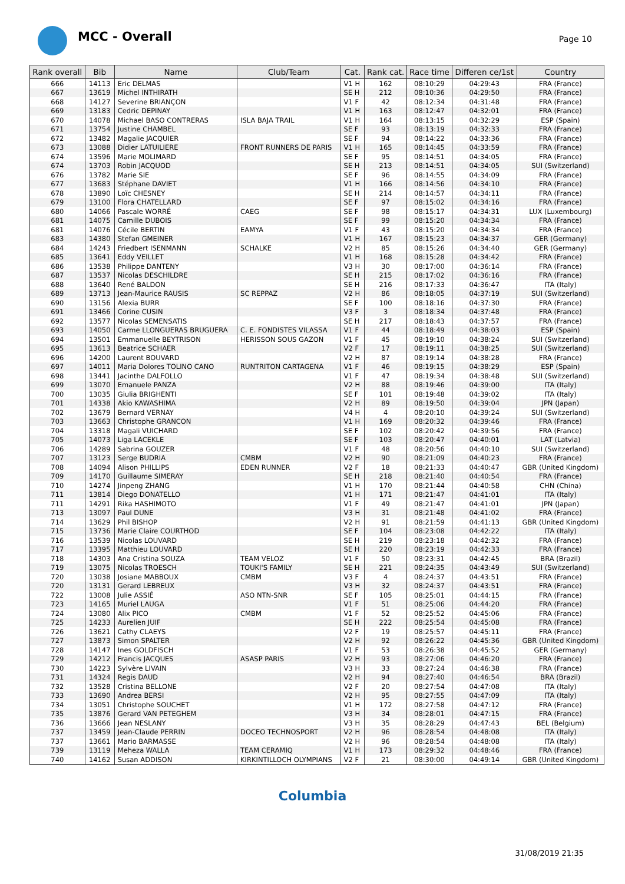MCC - Overall Page 10
| Rank overall | Bib | Name | Club/Team | Cat. | Rank cat. | Race time | Differen ce/1st | Country |
| --- | --- | --- | --- | --- | --- | --- | --- | --- |
| 666 | 14113 | Eric DELMAS | | V1 H | 162 | 08:10:29 | 04:29:43 | FRA (France) |
| 667 | 13619 | Michel INTHIRATH | | SE H | 212 | 08:10:36 | 04:29:50 | FRA (France) |
| 668 | 14127 | Severine BRIANÇON | | V1 F | 42 | 08:12:34 | 04:31:48 | FRA (France) |
| 669 | 13183 | Cedric DEPINAY | | V1 H | 163 | 08:12:47 | 04:32:01 | FRA (France) |
| 670 | 14078 | Michael BASO CONTRERAS | ISLA BAJA TRAIL | V1 H | 164 | 08:13:15 | 04:32:29 | ESP (Spain) |
| 671 | 13754 | Justine CHAMBEL | | SE F | 93 | 08:13:19 | 04:32:33 | FRA (France) |
| 672 | 13482 | Magalie JACQUIER | | SE F | 94 | 08:14:22 | 04:33:36 | FRA (France) |
| 673 | 13088 | Didier LATUILIERE | FRONT RUNNERS DE PARIS | V1 H | 165 | 08:14:45 | 04:33:59 | FRA (France) |
| 674 | 13596 | Marie MOLIMARD | | SE F | 95 | 08:14:51 | 04:34:05 | FRA (France) |
| 674 | 13703 | Robin JACQUOD | | SE H | 213 | 08:14:51 | 04:34:05 | SUI (Switzerland) |
| 676 | 13782 | Marie SIE | | SE F | 96 | 08:14:55 | 04:34:09 | FRA (France) |
| 677 | 13683 | Stéphane DAVIET | | V1 H | 166 | 08:14:56 | 04:34:10 | FRA (France) |
| 678 | 13890 | Loïc CHESNEY | | SE H | 214 | 08:14:57 | 04:34:11 | FRA (France) |
| 679 | 13100 | Flora CHATELLARD | | SE F | 97 | 08:15:02 | 04:34:16 | FRA (France) |
| 680 | 14066 | Pascale WORRÉ | CAEG | SE F | 98 | 08:15:17 | 04:34:31 | LUX (Luxembourg) |
| 681 | 14075 | Camille DUBOIS | | SE F | 99 | 08:15:20 | 04:34:34 | FRA (France) |
| 681 | 14076 | Cécile BERTIN | EAMYA | V1 F | 43 | 08:15:20 | 04:34:34 | FRA (France) |
| 683 | 14380 | Stefan GMEINER | | V1 H | 167 | 08:15:23 | 04:34:37 | GER (Germany) |
| 684 | 14243 | Friedbert ISENMANN | SCHALKE | V2 H | 85 | 08:15:26 | 04:34:40 | GER (Germany) |
| 685 | 13641 | Eddy VEILLET | | V1 H | 168 | 08:15:28 | 04:34:42 | FRA (France) |
| 686 | 13538 | Philippe DANTENY | | V3 H | 30 | 08:17:00 | 04:36:14 | FRA (France) |
| 687 | 13537 | Nicolas DESCHILDRE | | SE H | 215 | 08:17:02 | 04:36:16 | FRA (France) |
| 688 | 13640 | René BALDON | | SE H | 216 | 08:17:33 | 04:36:47 | ITA (Italy) |
| 689 | 13713 | Jean-Maurice RAUSIS | SC REPPAZ | V2 H | 86 | 08:18:05 | 04:37:19 | SUI (Switzerland) |
| 690 | 13156 | Alexia BURR | | SE F | 100 | 08:18:16 | 04:37:30 | FRA (France) |
| 691 | 13466 | Corine CUSIN | | V3 F | 3 | 08:18:34 | 04:37:48 | FRA (France) |
| 692 | 13577 | Nicolas SEMENSATIS | | SE H | 217 | 08:18:43 | 04:37:57 | FRA (France) |
| 693 | 14050 | Carme LLONGUERAS BRUGUERA | C. E. FONDISTES VILASSA | V1 F | 44 | 08:18:49 | 04:38:03 | ESP (Spain) |
| 694 | 13501 | Emmanuelle BEYTRISON | HERISSON SOUS GAZON | V1 F | 45 | 08:19:10 | 04:38:24 | SUI (Switzerland) |
| 695 | 13613 | Beatrice SCHAER | | V2 F | 17 | 08:19:11 | 04:38:25 | SUI (Switzerland) |
| 696 | 14200 | Laurent BOUVARD | | V2 H | 87 | 08:19:14 | 04:38:28 | FRA (France) |
| 697 | 14011 | Maria Dolores TOLINO CANO | RUNTRITON CARTAGENA | V1 F | 46 | 08:19:15 | 04:38:29 | ESP (Spain) |
| 698 | 13441 | Jacinthe DALFOLLO | | V1 F | 47 | 08:19:34 | 04:38:48 | SUI (Switzerland) |
| 699 | 13070 | Emanuele PANZA | | V2 H | 88 | 08:19:46 | 04:39:00 | ITA (Italy) |
| 700 | 13035 | Giulia BRIGHENTI | | SE F | 101 | 08:19:48 | 04:39:02 | ITA (Italy) |
| 701 | 14338 | Akio KAWASHIMA | | V2 H | 89 | 08:19:50 | 04:39:04 | JPN (Japan) |
| 702 | 13679 | Bernard VERNAY | | V4 H | 4 | 08:20:10 | 04:39:24 | SUI (Switzerland) |
| 703 | 13663 | Christophe GRANCON | | V1 H | 169 | 08:20:32 | 04:39:46 | FRA (France) |
| 704 | 13318 | Magali VUICHARD | | SE F | 102 | 08:20:42 | 04:39:56 | FRA (France) |
| 705 | 14073 | Liga LACEKLE | | SE F | 103 | 08:20:47 | 04:40:01 | LAT (Latvia) |
| 706 | 14289 | Sabrina GOUZER | | V1 F | 48 | 08:20:56 | 04:40:10 | SUI (Switzerland) |
| 707 | 13123 | Serge BUDRIA | CMBM | V2 H | 90 | 08:21:09 | 04:40:23 | FRA (France) |
| 708 | 14094 | Alison PHILLIPS | EDEN RUNNER | V2 F | 18 | 08:21:33 | 04:40:47 | GBR (United Kingdom) |
| 709 | 14170 | Guillaume SIMERAY | | SE H | 218 | 08:21:40 | 04:40:54 | FRA (France) |
| 710 | 14274 | Jinpeng ZHANG | | V1 H | 170 | 08:21:44 | 04:40:58 | CHN (China) |
| 711 | 13814 | Diego DONATELLO | | V1 H | 171 | 08:21:47 | 04:41:01 | ITA (Italy) |
| 711 | 14291 | Rika HASHIMOTO | | V1 F | 49 | 08:21:47 | 04:41:01 | JPN (Japan) |
| 713 | 13097 | Paul DUNE | | V3 H | 31 | 08:21:48 | 04:41:02 | FRA (France) |
| 714 | 13629 | Phil BISHOP | | V2 H | 91 | 08:21:59 | 04:41:13 | GBR (United Kingdom) |
| 715 | 13736 | Marie Claire COURTHOD | | SE F | 104 | 08:23:08 | 04:42:22 | ITA (Italy) |
| 716 | 13539 | Nicolas LOUVARD | | SE H | 219 | 08:23:18 | 04:42:32 | FRA (France) |
| 717 | 13395 | Matthieu LOUVARD | | SE H | 220 | 08:23:19 | 04:42:33 | FRA (France) |
| 718 | 14303 | Ana Cristina SOUZA | TEAM VELOZ | V1 F | 50 | 08:23:31 | 04:42:45 | BRA (Brazil) |
| 719 | 13075 | Nicolas TROESCH | TOUKI'S FAMILY | SE H | 221 | 08:24:35 | 04:43:49 | SUI (Switzerland) |
| 720 | 13038 | Josiane MABBOUX | CMBM | V3 F | 4 | 08:24:37 | 04:43:51 | FRA (France) |
| 720 | 13131 | Gerard LEBREUX | | V3 H | 32 | 08:24:37 | 04:43:51 | FRA (France) |
| 722 | 13008 | Julie ASSIÉ | ASO NTN-SNR | SE F | 105 | 08:25:01 | 04:44:15 | FRA (France) |
| 723 | 14165 | Muriel LAUGA | | V1 F | 51 | 08:25:06 | 04:44:20 | FRA (France) |
| 724 | 13080 | Alix PICO | CMBM | V1 F | 52 | 08:25:52 | 04:45:06 | FRA (France) |
| 725 | 14233 | Aurelien JUIF | | SE H | 222 | 08:25:54 | 04:45:08 | FRA (France) |
| 726 | 13621 | Cathy CLAEYS | | V2 F | 19 | 08:25:57 | 04:45:11 | FRA (France) |
| 727 | 13873 | Simon SPALTER | | V2 H | 92 | 08:26:22 | 04:45:36 | GBR (United Kingdom) |
| 728 | 14147 | Ines GOLDFISCH | | V1 F | 53 | 08:26:38 | 04:45:52 | GER (Germany) |
| 729 | 14212 | Francis JACQUES | ASASP PARIS | V2 H | 93 | 08:27:06 | 04:46:20 | FRA (France) |
| 730 | 14223 | Sylvère LIVAIN | | V3 H | 33 | 08:27:24 | 04:46:38 | FRA (France) |
| 731 | 14324 | Regis DAUD | | V2 H | 94 | 08:27:40 | 04:46:54 | BRA (Brazil) |
| 732 | 13528 | Cristina BELLONE | | V2 F | 20 | 08:27:54 | 04:47:08 | ITA (Italy) |
| 733 | 13690 | Andrea BERSI | | V2 H | 95 | 08:27:55 | 04:47:09 | ITA (Italy) |
| 734 | 13051 | Christophe SOUCHET | | V1 H | 172 | 08:27:58 | 04:47:12 | FRA (France) |
| 735 | 13876 | Gerard VAN PETEGHEM | | V3 H | 34 | 08:28:01 | 04:47:15 | FRA (France) |
| 736 | 13666 | Jean NESLANY | | V3 H | 35 | 08:28:29 | 04:47:43 | BEL (Belgium) |
| 737 | 13459 | Jean-Claude PERRIN | DOCEO TECHNOSPORT | V2 H | 96 | 08:28:54 | 04:48:08 | ITA (Italy) |
| 737 | 13661 | Mario BARMASSE | | V2 H | 96 | 08:28:54 | 04:48:08 | ITA (Italy) |
| 739 | 13119 | Meheza WALLA | TEAM CERAMIQ | V1 H | 173 | 08:29:32 | 04:48:46 | FRA (France) |
| 740 | 14162 | Susan ADDISON | KIRKINTILLOCH OLYMPIANS | V2 F | 21 | 08:30:00 | 04:49:14 | GBR (United Kingdom) |
Columbia
31/08/2019 21:35